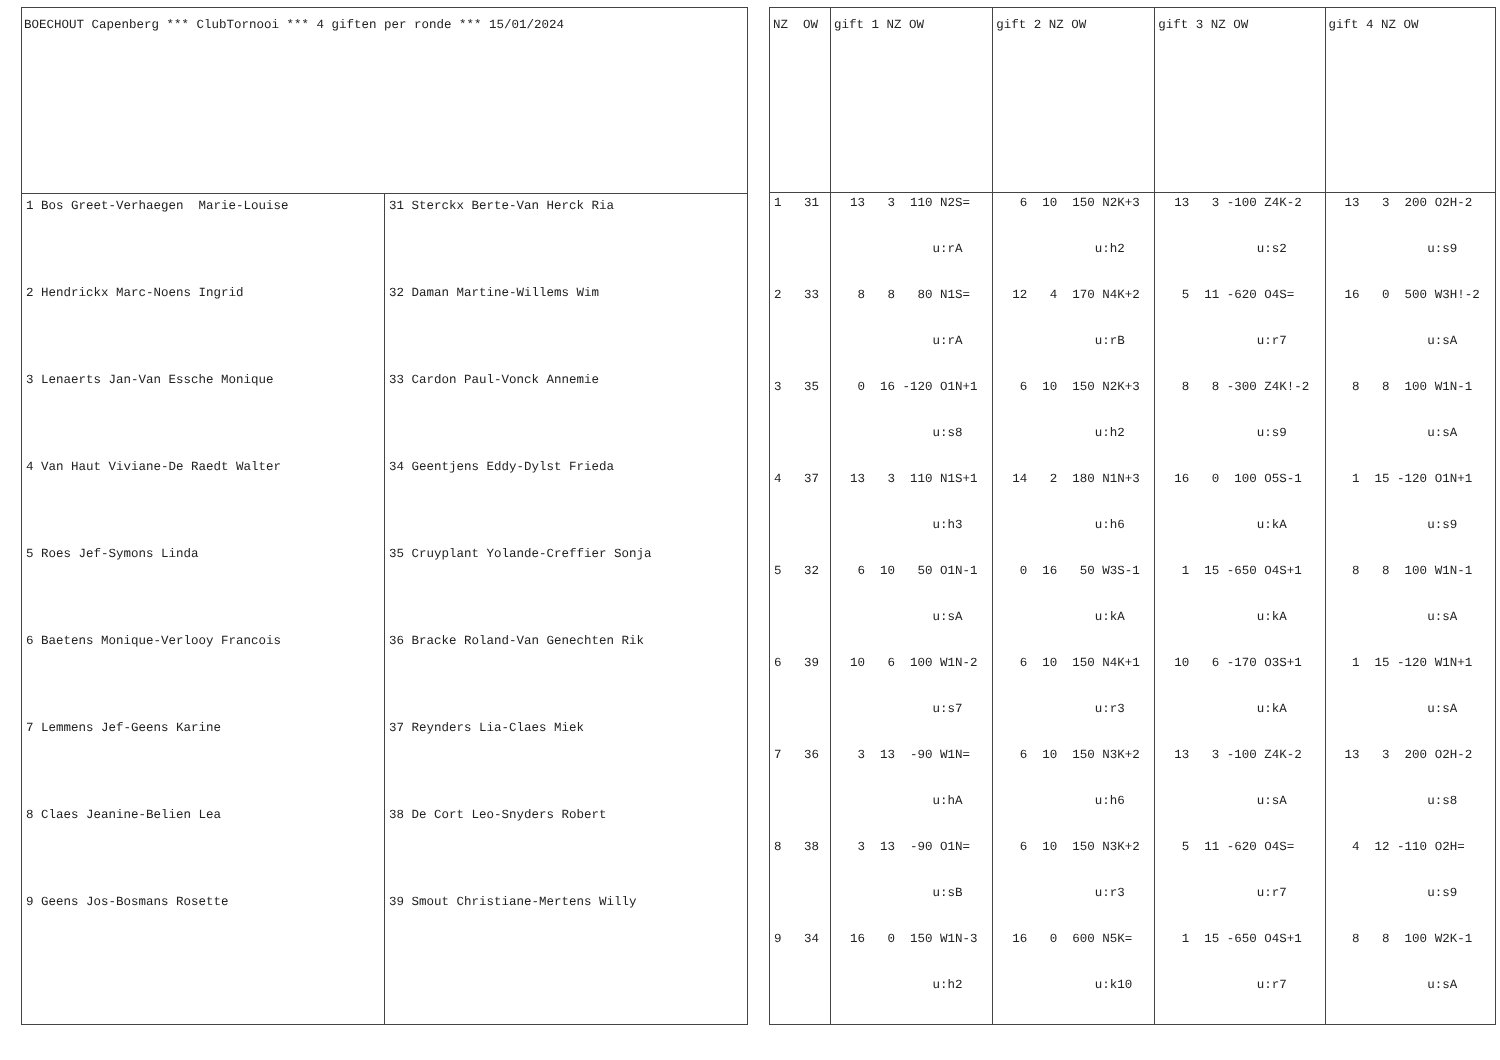| BOECHOUT Capenberg *** ClubTornooi *** 4 giften per ronde *** 15/01/2024 | |
| 1 Bos Greet-Verhaegen Marie-Louise 2 Hendrickx Marc-Noens Ingrid 3 Lenaerts Jan-Van Essche Monique 4 Van Haut Viviane-De Raedt Walter 5 Roes Jef-Symons Linda 6 Baetens Monique-Verlooy Francois 7 Lemmens Jef-Geens Karine 8 Claes Jeanine-Belien Lea 9 Geens Jos-Bosmans Rosette | 31 Sterckx Berte-Van Herck Ria 32 Daman Martine-Willems Wim 33 Cardon Paul-Vonck Annemie 34 Geentjens Eddy-Dylst Frieda 35 Cruyplant Yolande-Creffier Sonja 36 Bracke Roland-Van Genechten Rik 37 Reynders Lia-Claes Miek 38 De Cort Leo-Snyders Robert 39 Smout Christiane-Mertens Willy |
| NZ OW | gift 1 NZ OW | gift 2 NZ OW | gift 3 NZ OW | gift 4 NZ OW |
| 1 31 2 33 3 35 4 37 5 32 6 39 7 36 8 38 9 34 | 13 3 110 N2S= u:rA 8 8 80 N1S= u:rA 0 16 -120 O1N+1 u:s8 13 3 110 N1S+1 u:h3 6 10 50 O1N-1 u:sA 10 6 100 W1N-2 u:s7 3 13 -90 W1N= u:hA 3 13 -90 O1N= u:sB 16 0 150 W1N-3 u:h2 | 6 10 150 N2K+3 u:h2 12 4 170 N4K+2 u:rB 6 10 150 N2K+3 u:h2 14 2 180 N1N+3 u:h6 0 16 50 W3S-1 u:kA 6 10 150 N4K+1 u:r3 6 10 150 N3K+2 u:h6 6 10 150 N3K+2 u:r3 16 0 600 N5K= u:k10 | 13 3 -100 Z4K-2 u:s2 5 11 -620 O4S= u:r7 8 8 -300 Z4K!-2 u:s9 16 0 100 O5S-1 u:kA 1 15 -650 O4S+1 u:kA 10 6 -170 O3S+1 u:kA 13 3 -100 Z4K-2 u:sA 5 11 -620 O4S= u:r7 1 15 -650 O4S+1 u:r7 | 13 3 200 O2H-2 u:s9 16 0 500 W3H!-2 u:sA 8 8 100 W1N-1 u:sA 1 15 -120 O1N+1 u:s9 8 8 100 W1N-1 u:sA 1 15 -120 W1N+1 u:sA 13 3 200 O2H-2 u:s8 4 12 -110 O2H= u:s9 8 8 100 W2K-1 u:sA |